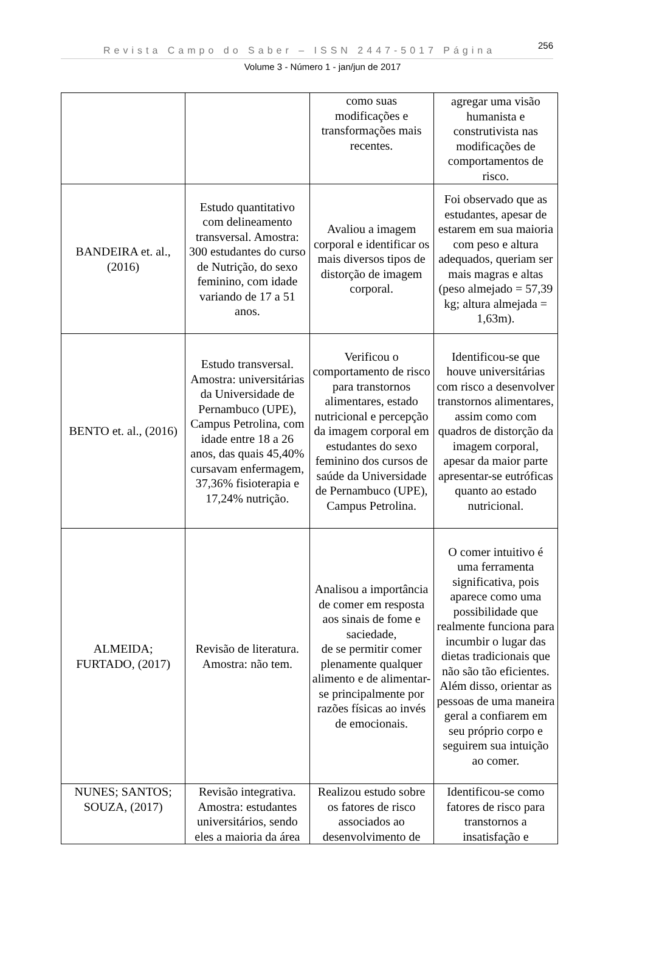Revista Campo do Saber – ISSN 2447-5017 Página
256
Volume 3 - Número 1 - jan/jun de 2017
| | | como suas modificações e transformações mais recentes. | agregar uma visão humanista e construtivista nas modificações de comportamentos de risco. |
| BANDEIRA et. al., (2016) | Estudo quantitativo com delineamento transversal. Amostra: 300 estudantes do curso de Nutrição, do sexo feminino, com idade variando de 17 a 51 anos. | Avaliou a imagem corporal e identificar os mais diversos tipos de distorção de imagem corporal. | Foi observado que as estudantes, apesar de estarem em sua maioria com peso e altura adequados, queriam ser mais magras e altas (peso almejado = 57,39 kg; altura almejada = 1,63m). |
| BENTO et. al., (2016) | Estudo transversal. Amostra: universitárias da Universidade de Pernambuco (UPE), Campus Petrolina, com idade entre 18 a 26 anos, das quais 45,40% cursavam enfermagem, 37,36% fisioterapia e 17,24% nutrição. | Verificou o comportamento de risco para transtornos alimentares, estado nutricional e percepção da imagem corporal em estudantes do sexo feminino dos cursos de saúde da Universidade de Pernambuco (UPE), Campus Petrolina. | Identificou-se que houve universitárias com risco a desenvolver transtornos alimentares, assim como com quadros de distorção da imagem corporal, apesar da maior parte apresentar-se eutróficas quanto ao estado nutricional. |
| ALMEIDA; FURTADO, (2017) | Revisão de literatura. Amostra: não tem. | Analisou a importância de comer em resposta aos sinais de fome e saciedade, de se permitir comer plenamente qualquer alimento e de alimentar-se principalmente por razões físicas ao invés de emocionais. | O comer intuitivo é uma ferramenta significativa, pois aparece como uma possibilidade que realmente funciona para incumbir o lugar das dietas tradicionais que não são tão eficientes. Além disso, orientar as pessoas de uma maneira geral a confiarem em seu próprio corpo e seguirem sua intuição ao comer. |
| NUNES; SANTOS; SOUZA, (2017) | Revisão integrativa. Amostra: estudantes universitários, sendo eles a maioria da área | Realizou estudo sobre os fatores de risco associados ao desenvolvimento de | Identificou-se como fatores de risco para transtornos a insatisfação e |